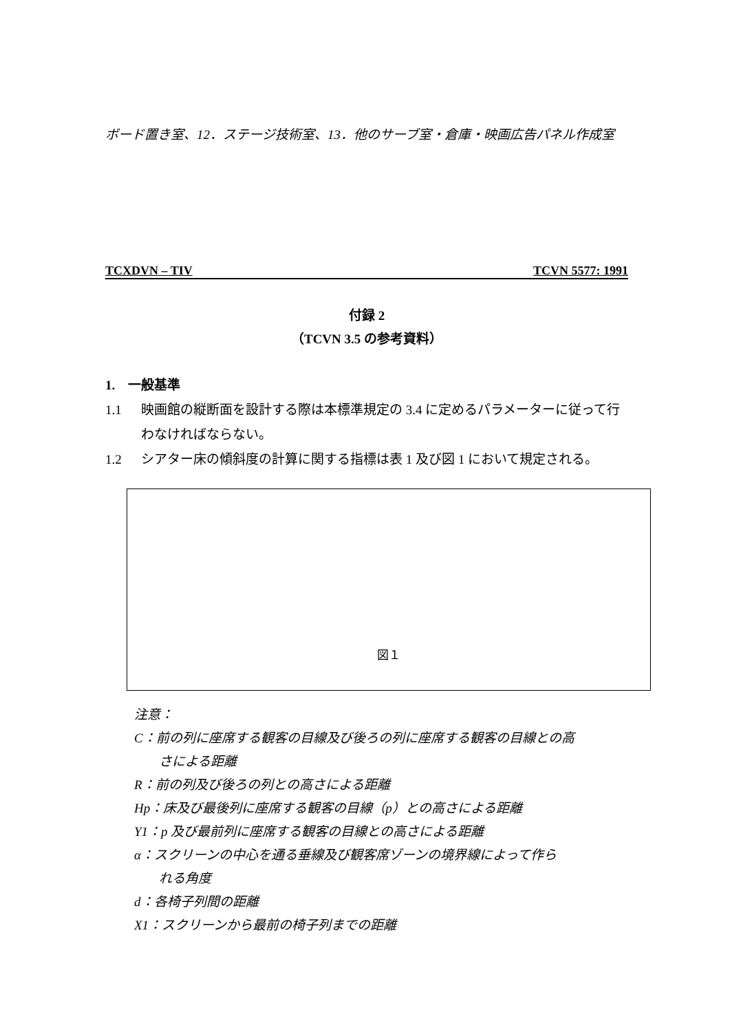ボード置き室、12．ステージ技術室、13．他のサーブ室・倉庫・映画広告パネル作成室
TCXDVN – TIV TCVN 5577: 1991
付録 2
（TCVN 3.5 の参考資料）
1.　一般基準
1.1 映画館の縦断面を設計する際は本標準規定の 3.4 に定めるパラメーターに従って行わなければならない。
1.2 シアター床の傾斜度の計算に関する指標は表 1 及び図 1 において規定される。
図１
注意：
C：前の列に座席する観客の目線及び後ろの列に座席する観客の目線との高
さによる距離
R：前の列及び後ろの列との高さによる距離
Hp：床及び最後列に座席する観客の目線（p）との高さによる距離
Y1：p 及び最前列に座席する観客の目線との高さによる距離
α：スクリーンの中心を通る垂線及び観客席ゾーンの境界線によって作ら
れる角度
d：各椅子列間の距離
X1：スクリーンから最前の椅子列までの距離